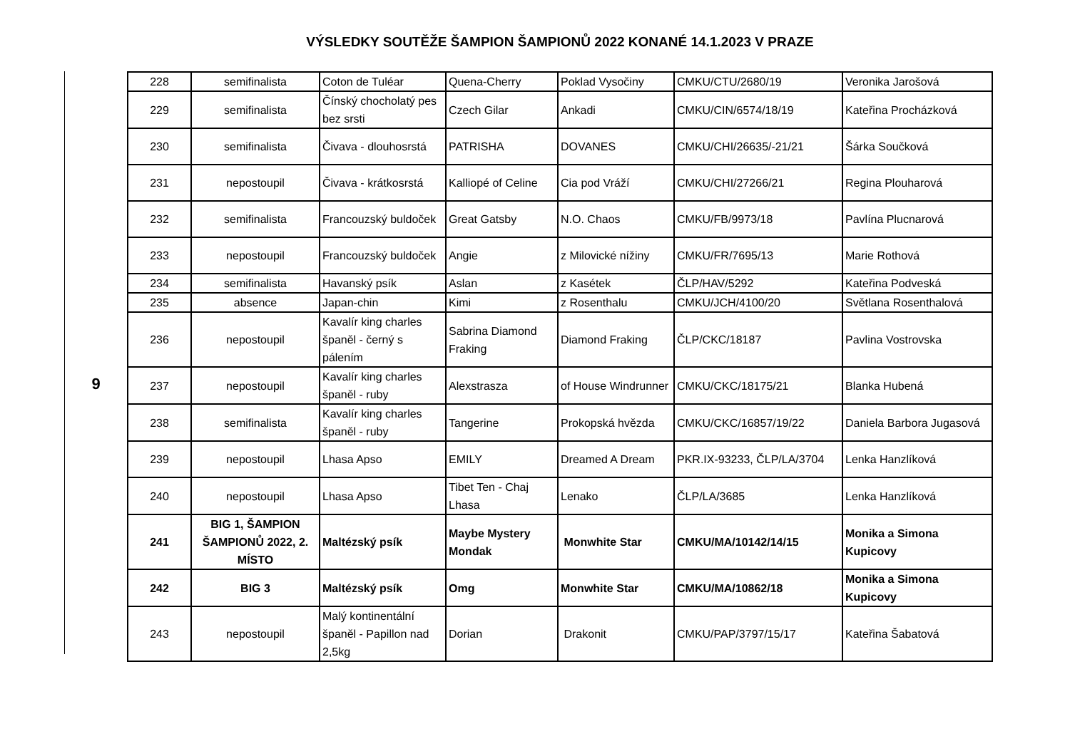VÝSLEDKY SOUTĚŽE ŠAMPION ŠAMPIONŮ 2022 KONANÉ 14.1.2023 V PRAZE
9
| 228 | semifinalista | Coton de Tuléar | Quena-Cherry | Poklad Vysočiny | CMKU/CTU/2680/19 | Veronika Jarošová |
| 229 | semifinalista | Čínský chocholatý pes bez srsti | Czech Gilar | Ankadi | CMKU/CIN/6574/18/19 | Kateřina Procházková |
| 230 | semifinalista | Čivava - dlouhosrstá | PATRISHA | DOVANES | CMKU/CHI/26635/-21/21 | Šárka Součková |
| 231 | nepostoupil | Čivava - krátkosrstá | Kalliopé of Celine | Cia pod Vráží | CMKU/CHI/27266/21 | Regina Plouharová |
| 232 | semifinalista | Francouzský buldoček | Great Gatsby | N.O. Chaos | CMKU/FB/9973/18 | Pavlína Plucnarová |
| 233 | nepostoupil | Francouzský buldoček | Angie | z Milovické nížiny | CMKU/FR/7695/13 | Marie Rothová |
| 234 | semifinalista | Havanský psík | Aslan | z Kasétek | ČLP/HAV/5292 | Kateřina Podveská |
| 235 | absence | Japan-chin | Kimi | z Rosenthalu | CMKU/JCH/4100/20 | Světlana Rosenthalová |
| 236 | nepostoupil | Kavalír king charles španěl - černý s pálením | Sabrina Diamond Fraking | Diamond Fraking | ČLP/CKC/18187 | Pavlina Vostrovska |
| 237 | nepostoupil | Kavalír king charles španěl - ruby | Alexstrasza | of House Windrunner | CMKU/CKC/18175/21 | Blanka Hubená |
| 238 | semifinalista | Kavalír king charles španěl - ruby | Tangerine | Prokopská hvězda | CMKU/CKC/16857/19/22 | Daniela Barbora Jugasová |
| 239 | nepostoupil | Lhasa Apso | EMILY | Dreamed A Dream | PKR.IX-93233, ČLP/LA/3704 | Lenka Hanzlíková |
| 240 | nepostoupil | Lhasa Apso | Tibet Ten - Chaj Lhasa | Lenako | ČLP/LA/3685 | Lenka Hanzlíková |
| 241 | BIG 1, ŠAMPION ŠAMPIONŮ 2022, 2. MÍSTO | Maltézský psík | Maybe Mystery Mondak | Monwhite Star | CMKU/MA/10142/14/15 | Monika a Simona Kupicovy |
| 242 | BIG 3 | Maltézský psík | Omg | Monwhite Star | CMKU/MA/10862/18 | Monika a Simona Kupicovy |
| 243 | nepostoupil | Malý kontinentální španěl - Papillon nad 2,5kg | Dorian | Drakonit | CMKU/PAP/3797/15/17 | Kateřina Šabatová |